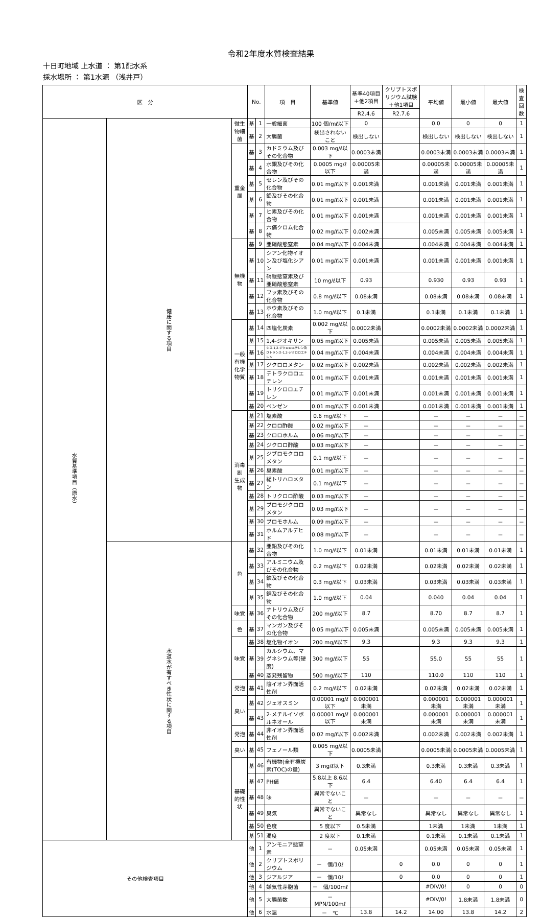令和2年度水質検査結果
十日町地域 上水道 ： 第1配水系
採水場所 ： 第1水源 （浅井戸）
| 区 分 | | | No. | | 項 目 | 基準値 | 基準40項目 ＋他2項目 | クリプトスポリジウム試験 ＋他1項目 | 平均値 | 最小値 | 最大値 | 検査 回数 |
| --- | --- | --- | --- | --- | --- | --- | --- | --- | --- | --- | --- | --- |
| | | | | | | | R2.4.6 | R2.7.6 | | | | |
| 水質基準項目（原水） | 健康に関する項目 | 微生物細菌 | 基 | 1 | 一般細菌 | 100 個/mℓ以下 | 0 | | 0.0 | 0 | 0 | 1 |
| | | | 基 | 2 | 大腸菌 | 検出されないこと | 検出しない | | 検出しない | 検出しない | 検出しない | 1 |
| | | 重金属 | 基 | 3 | カドミウム及びその化合物 | 0.003 mg/ℓ以下 | 0.0003未満 | | 0.0003未満 | 0.0003未満 | 0.0003未満 | 1 |
| | | | 基 | 4 | 水銀及びその化合物 | 0.0005 mg/ℓ以下 | 0.00005未満 | | 0.00005未満 | 0.00005未満 | 0.00005未満 | 1 |
| | | | 基 | 5 | セレン及びその化合物 | 0.01 mg/ℓ以下 | 0.001未満 | | 0.001未満 | 0.001未満 | 0.001未満 | 1 |
| | | | 基 | 6 | 鉛及びその化合物 | 0.01 mg/ℓ以下 | 0.001未満 | | 0.001未満 | 0.001未満 | 0.001未満 | 1 |
| | | | 基 | 7 | ヒ素及びその化合物 | 0.01 mg/ℓ以下 | 0.001未満 | | 0.001未満 | 0.001未満 | 0.001未満 | 1 |
| | | | 基 | 8 | 六価クロム化合物 | 0.02 mg/ℓ以下 | 0.002未満 | | 0.005未満 | 0.005未満 | 0.005未満 | 1 |
| | | 無機物 | 基 | 9 | 亜硝酸態窒素 | 0.04 mg/ℓ以下 | 0.004未満 | | 0.004未満 | 0.004未満 | 0.004未満 | 1 |
| | | | 基 | 10 | シアン化物イオン及び塩化シアン | 0.01 mg/ℓ以下 | 0.001未満 | | 0.001未満 | 0.001未満 | 0.001未満 | 1 |
| | | | 基 | 11 | 硝酸態窒素及び亜硝酸態窒素 | 10 mg/ℓ以下 | 0.93 | | 0.930 | 0.93 | 0.93 | 1 |
| | | | 基 | 12 | フッ素及びその化合物 | 0.8 mg/ℓ以下 | 0.08未満 | | 0.08未満 | 0.08未満 | 0.08未満 | 1 |
| | | | 基 | 13 | ホウ素及びその化合物 | 1.0 mg/ℓ以下 | 0.1未満 | | 0.1未満 | 0.1未満 | 0.1未満 | 1 |
| | | 一般有機 化学物質 | 基 | 14 | 四塩化炭素 | 0.002 mg/ℓ以下 | 0.0002未満 | | 0.0002未満 | 0.0002未満 | 0.0002未満 | 1 |
| | | | 基 | 15 | 1,4-ジオキサン | 0.05 mg/ℓ以下 | 0.005未満 | | 0.005未満 | 0.005未満 | 0.005未満 | 1 |
| | | | 基 | 16 | シス-1,2-ジクロロエチレン及びトランス-1,2-ジクロロエチレン | 0.04 mg/ℓ以下 | 0.004未満 | | 0.004未満 | 0.004未満 | 0.004未満 | 1 |
| | | | 基 | 17 | ジクロロメタン | 0.02 mg/ℓ以下 | 0.002未満 | | 0.002未満 | 0.002未満 | 0.002未満 | 1 |
| | | | 基 | 18 | テトラクロロエチレン | 0.01 mg/ℓ以下 | 0.001未満 | | 0.001未満 | 0.001未満 | 0.001未満 | 1 |
| | | | 基 | 19 | トリクロロエチレン | 0.01 mg/ℓ以下 | 0.001未満 | | 0.001未満 | 0.001未満 | 0.001未満 | 1 |
| | | | 基 | 20 | ベンゼン | 0.01 mg/ℓ以下 | 0.001未満 | | 0.001未満 | 0.001未満 | 0.001未満 | 1 |
| | | 消毒副 生成物 | 基 | 21 | 塩素酸 | 0.6 mg/ℓ以下 | － | | － | － | － | － |
| | | | 基 | 22 | クロロ酢酸 | 0.02 mg/ℓ以下 | － | | － | － | － | － |
| | | | 基 | 23 | クロロホルム | 0.06 mg/ℓ以下 | － | | － | － | － | － |
| | | | 基 | 24 | ジクロロ酢酸 | 0.03 mg/ℓ以下 | － | | － | － | － | － |
| | | | 基 | 25 | ジブロモクロロメタン | 0.1 mg/ℓ以下 | － | | － | － | － | － |
| | | | 基 | 26 | 臭素酸 | 0.01 mg/ℓ以下 | － | | － | － | － | － |
| | | | 基 | 27 | 総トリハロメタン | 0.1 mg/ℓ以下 | － | | － | － | － | － |
| | | | 基 | 28 | トリクロロ酢酸 | 0.03 mg/ℓ以下 | － | | － | － | － | － |
| | | | 基 | 29 | ブロモジクロロメタン | 0.03 mg/ℓ以下 | － | | － | － | － | － |
| | | | 基 | 30 | ブロモホルム | 0.09 mg/ℓ以下 | － | | － | － | － | － |
| | | | 基 | 31 | ホルムアルデヒド | 0.08 mg/ℓ以下 | － | | － | － | － | － |
| | 水道水が有すべき性状に関する項目 | 色 | 基 | 32 | 亜鉛及びその化合物 | 1.0 mg/ℓ以下 | 0.01未満 | | 0.01未満 | 0.01未満 | 0.01未満 | 1 |
| | | | 基 | 33 | アルミニウム及びその化合物 | 0.2 mg/ℓ以下 | 0.02未満 | | 0.02未満 | 0.02未満 | 0.02未満 | 1 |
| | | | 基 | 34 | 鉄及びその化合物 | 0.3 mg/ℓ以下 | 0.03未満 | | 0.03未満 | 0.03未満 | 0.03未満 | 1 |
| | | | 基 | 35 | 銅及びその化合物 | 1.0 mg/ℓ以下 | 0.04 | | 0.040 | 0.04 | 0.04 | 1 |
| | | 味覚 | 基 | 36 | ナトリウム及びその化合物 | 200 mg/ℓ以下 | 8.7 | | 8.70 | 8.7 | 8.7 | 1 |
| | | 色 | 基 | 37 | マンガン及びその化合物 | 0.05 mg/ℓ以下 | 0.005未満 | | 0.005未満 | 0.005未満 | 0.005未満 | 1 |
| | | 味覚 | 基 | 38 | 塩化物イオン | 200 mg/ℓ以下 | 9.3 | | 9.3 | 9.3 | 9.3 | 1 |
| | | | 基 | 39 | カルシウム、マグネシウム等(硬度) | 300 mg/ℓ以下 | 55 | | 55.0 | 55 | 55 | 1 |
| | | | 基 | 40 | 蒸発残留物 | 500 mg/ℓ以下 | 110 | | 110.0 | 110 | 110 | 1 |
| | | 発泡 | 基 | 41 | 陰イオン界面活性剤 | 0.2 mg/ℓ以下 | 0.02未満 | | 0.02未満 | 0.02未満 | 0.02未満 | 1 |
| | | 臭い | 基 | 42 | ジェオスミン | 0.00001 mg/ℓ以下 | 0.000001未満 | | 0.000001未満 | 0.000001未満 | 0.000001未満 | 1 |
| | | | 基 | 43 | 2-メチルイソボルネオール | 0.00001 mg/ℓ以下 | 0.000001未満 | | 0.000001未満 | 0.000001未満 | 0.000001未満 | 1 |
| | | 発泡 | 基 | 44 | 非イオン界面活性剤 | 0.02 mg/ℓ以下 | 0.002未満 | | 0.002未満 | 0.002未満 | 0.002未満 | 1 |
| | | 臭い | 基 | 45 | フェノール類 | 0.005 mg/ℓ以下 | 0.0005未満 | | 0.0005未満 | 0.0005未満 | 0.0005未満 | 1 |
| | | 基礎的性状 | 基 | 46 | 有機物(全有機炭素(TOC)の量) | 3 mg/ℓ以下 | 0.3未満 | | 0.3未満 | 0.3未満 | 0.3未満 | 1 |
| | | | 基 | 47 | PH値 | 5.8以上 8.6以下 | 6.4 | | 6.40 | 6.4 | 6.4 | 1 |
| | | | 基 | 48 | 味 | 異常でないこと | － | | － | － | － | － |
| | | | 基 | 49 | 臭気 | 異常でないこと | 異常なし | | 異常なし | 異常なし | 異常なし | 1 |
| | | | 基 | 50 | 色度 | 5 度以下 | 0.5未満 | | 1未満 | 1未満 | 1未満 | 1 |
| | | | 基 | 51 | 濁度 | 2 度以下 | 0.1未満 | | 0.1未満 | 0.1未満 | 0.1未満 | 1 |
| その他検査項目 | | | 他 | 1 | アンモニア態窒素 | － | 0.05未満 | | 0.05未満 | 0.05未満 | 0.05未満 | 1 |
| | | | 他 | 2 | クリプトスポリジウム | － 個/10ℓ | | 0 | 0.0 | 0 | 0 | 1 |
| | | | 他 | 3 | ジアルジア | － 個/10ℓ | | 0 | 0.0 | 0 | 0 | 1 |
| | | | 他 | 4 | 嫌気性芽胞菌 | － 個/100mℓ | | | #DIV/0! | 0 | 0 | 0 |
| | | | 他 | 5 | 大腸菌数 | － MPN/100mℓ | | | #DIV/0! | 1.8未満 | 1.8未満 | 0 |
| | | | 他 | 6 | 水温 | － ℃ | 13.8 | 14.2 | 14.00 | 13.8 | 14.2 | 2 |